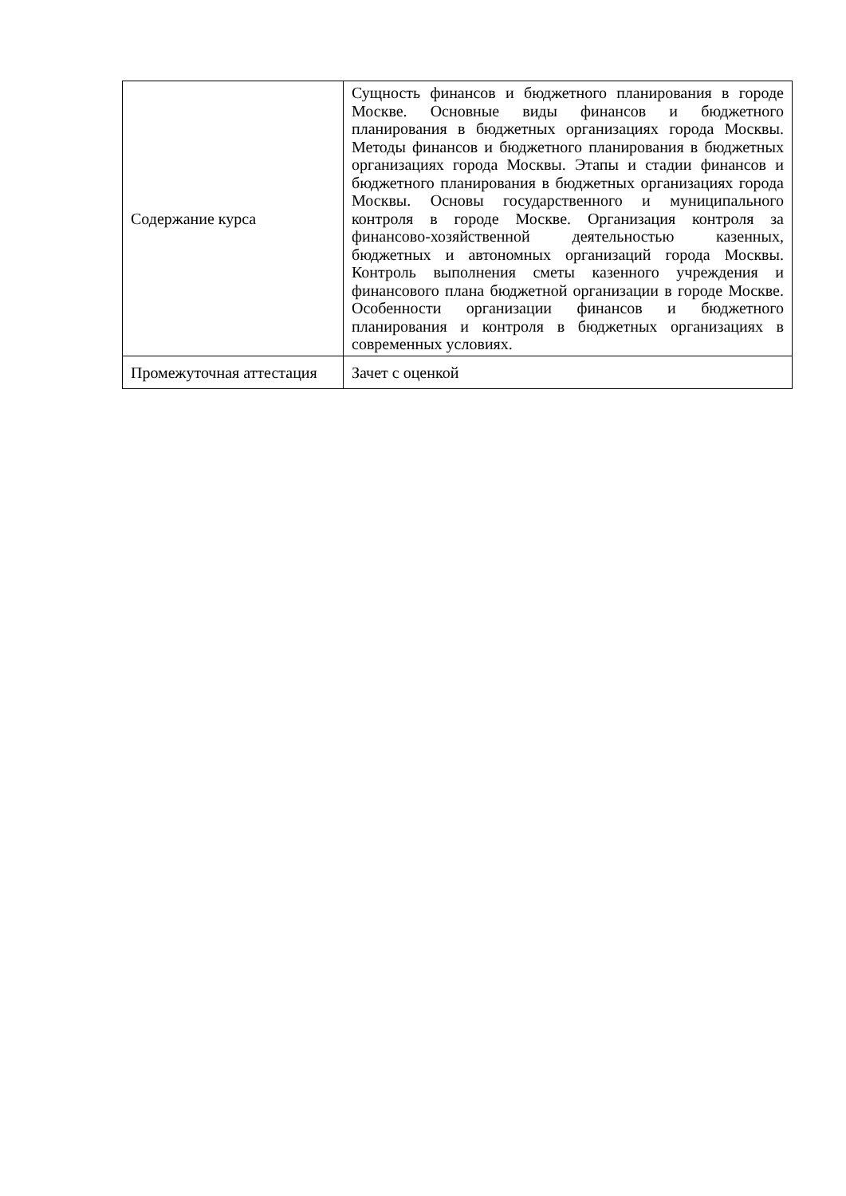| Содержание курса | Сущность финансов и бюджетного планирования в городе Москве. Основные виды финансов и бюджетного планирования в бюджетных организациях города Москвы. Методы финансов и бюджетного планирования в бюджетных организациях города Москвы. Этапы и стадии финансов и бюджетного планирования в бюджетных организациях города Москвы. Основы государственного и муниципального контроля в городе Москве. Организация контроля за финансово-хозяйственной деятельностью казенных, бюджетных и автономных организаций города Москвы. Контроль выполнения сметы казенного учреждения и финансового плана бюджетной организации в городе Москве. Особенности организации финансов и бюджетного планирования и контроля в бюджетных организациях в современных условиях. |
| Промежуточная аттестация | Зачет с оценкой |